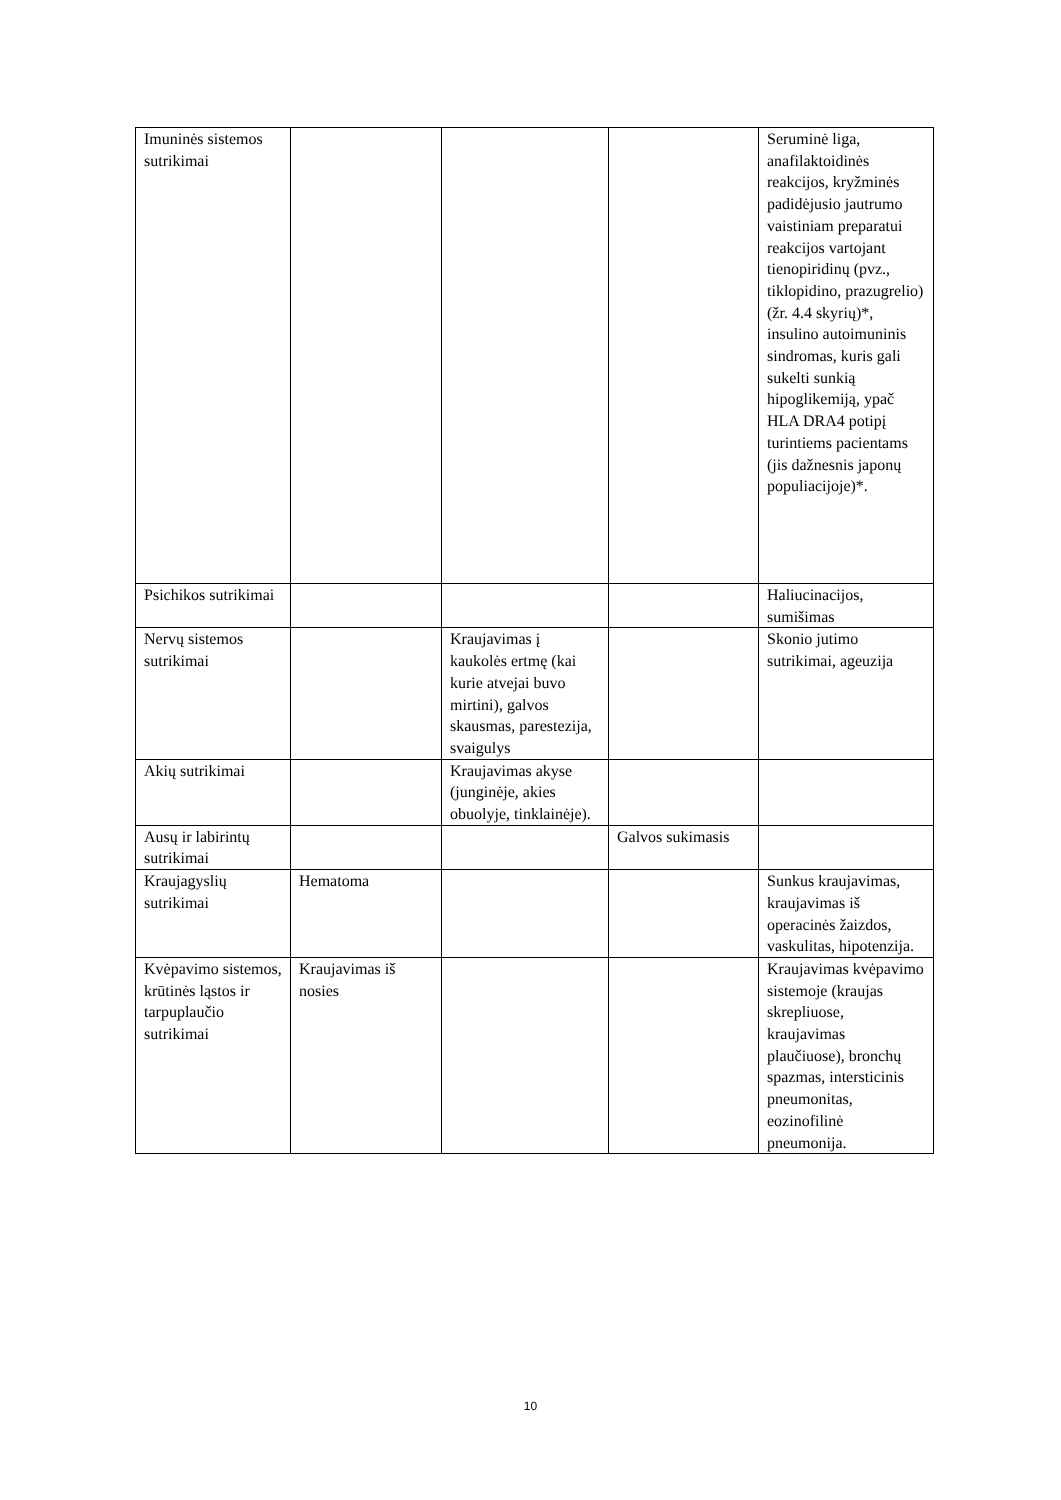| Imuninės sistemos sutrikimai | | | | Seruminė liga, anafilaktoidinės reakcijos, kryžminės padidėjusio jautrumo vaistiniam preparatui reakcijos vartojant tienopiridinų (pvz., tiklopidino, prazugrelio) (žr. 4.4 skyrių)*, insulino autoimuninis sindromas, kuris gali sukelti sunkią hipoglikemiją, ypač HLA DRA4 potipį turintiems pacientams (jis dažnesnis japonų populiacijoje)*. |
| Psichikos sutrikimai | | | | Haliucinacijos, sumišimas |
| Nervų sistemos sutrikimai | | Kraujavimas į kaukolės ertmę (kai kurie atvejai buvo mirtini), galvos skausmas, parestezija, svaigulys | | Skonio jutimo sutrikimai, ageuzija |
| Akių sutrikimai | | Kraujavimas akyse (junginėje, akies obuolyje, tinklainėje). | | |
| Ausų ir labirintų sutrikimai | | | Galvos sukimasis | |
| Kraujagyslių sutrikimai | Hematoma | | | Sunkus kraujavimas, kraujavimas iš operacinės žaizdos, vaskulitas, hipotenzija. |
| Kvėpavimo sistemos, krūtinės ląstos ir tarpuplaučio sutrikimai | Kraujavimas iš nosies | | | Kraujavimas kvėpavimo sistemoje (kraujas skrepliuose, kraujavimas plaučiuose), bronchų spazmas, intersticinis pneumonitas, eozinofilinė pneumonija. |
10